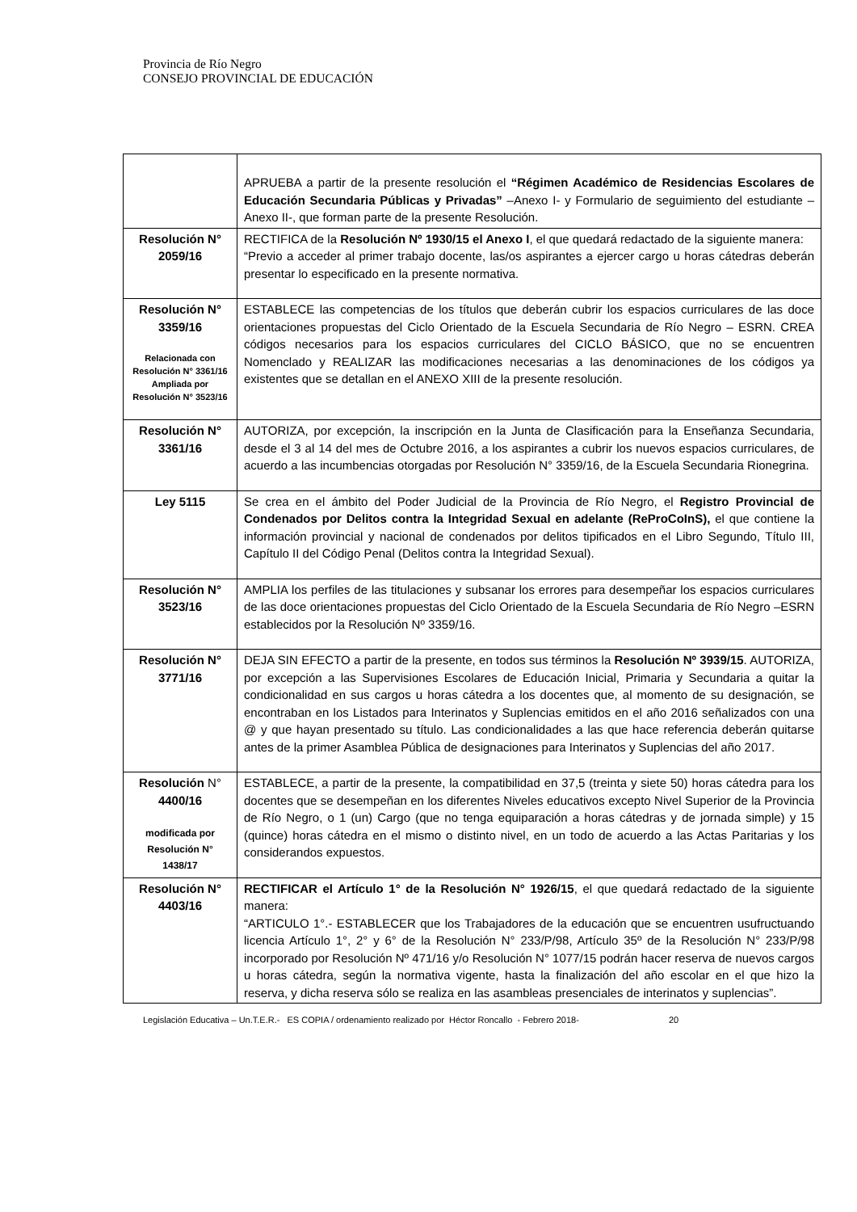Provincia de Río Negro
CONSEJO PROVINCIAL DE EDUCACIÓN
| | APRUEBA a partir de la presente resolución el “Régimen Académico de Residencias Escolares de Educación Secundaria Públicas y Privadas” –Anexo I- y Formulario de seguimiento del estudiante –Anexo II-, que forman parte de la presente Resolución. |
| Resolución N° 2059/16 | RECTIFICA de la Resolución Nº 1930/15 el Anexo I , el que quedará redactado de la siguiente manera: “Previo a acceder al primer trabajo docente, las/os aspirantes a ejercer cargo u horas cátedras deberán presentar lo especificado en la presente normativa. |
| Resolución N° 3359/16 Relacionada con Resolución N° 3361/16 Ampliada por Resolución N° 3523/16 | ESTABLECE las competencias de los títulos que deberán cubrir los espacios curriculares de las doce orientaciones propuestas del Ciclo Orientado de la Escuela Secundaria de Río Negro – ESRN. CREA códigos necesarios para los espacios curriculares del CICLO BÁSICO, que no se encuentren Nomenclado y REALIZAR las modificaciones necesarias a las denominaciones de los códigos ya existentes que se detallan en el ANEXO XIII de la presente resolución. |
| Resolución N° 3361/16 | AUTORIZA, por excepción, la inscripción en la Junta de Clasificación para la Enseñanza Secundaria, desde el 3 al 14 del mes de Octubre 2016, a los aspirantes a cubrir los nuevos espacios curriculares, de acuerdo a las incumbencias otorgadas por Resolución N° 3359/16, de la Escuela Secundaria Rionegrina. |
| Ley 5115 | Se crea en el ámbito del Poder Judicial de la Provincia de Río Negro, el Registro Provincial de Condenados por Delitos contra la Integridad Sexual en adelante (ReProCoInS), el que contiene la información provincial y nacional de condenados por delitos tipificados en el Libro Segundo, Título III, Capítulo II del Código Penal (Delitos contra la Integridad Sexual). |
| Resolución N° 3523/16 | AMPLIA los perfiles de las titulaciones y subsanar los errores para desempeñar los espacios curriculares de las doce orientaciones propuestas del Ciclo Orientado de la Escuela Secundaria de Río Negro –ESRN establecidos por la Resolución Nº 3359/16. |
| Resolución N° 3771/16 | DEJA SIN EFECTO a partir de la presente, en todos sus términos la Resolución Nº 3939/15 . AUTORIZA, por excepción a las Supervisiones Escolares de Educación Inicial, Primaria y Secundaria a quitar la condicionalidad en sus cargos u horas cátedra a los docentes que, al momento de su designación, se encontraban en los Listados para Interinatos y Suplencias emitidos en el año 2016 señalizados con una @ y que hayan presentado su título. Las condicionalidades a las que hace referencia deberán quitarse antes de la primer Asamblea Pública de designaciones para Interinatos y Suplencias del año 2017. |
| Resolución N° 4400/16 modificada por Resolución N° 1438/17 | ESTABLECE, a partir de la presente, la compatibilidad en 37,5 (treinta y siete 50) horas cátedra para los docentes que se desempeñan en los diferentes Niveles educativos excepto Nivel Superior de la Provincia de Río Negro, o 1 (un) Cargo (que no tenga equiparación a horas cátedras y de jornada simple) y 15 (quince) horas cátedra en el mismo o distinto nivel, en un todo de acuerdo a las Actas Paritarias y los considerandos expuestos. |
| Resolución N° 4403/16 | RECTIFICAR el Artículo 1° de la Resolución N° 1926/15 , el que quedará redactado de la siguiente manera: “ARTICULO 1°.- ESTABLECER que los Trabajadores de la educación que se encuentren usufructuando licencia Artículo 1°, 2° y 6° de la Resolución N° 233/P/98, Artículo 35º de la Resolución N° 233/P/98 incorporado por Resolución Nº 471/16 y/o Resolución N° 1077/15 podrán hacer reserva de nuevos cargos u horas cátedra, según la normativa vigente, hasta la finalización del año escolar en el que hizo la reserva, y dicha reserva sólo se realiza en las asambleas presenciales de interinatos y suplencias”. |
Legislación Educativa – Un.T.E.R.- ES COPIA / ordenamiento realizado por Héctor Roncallo - Febrero 2018- 20